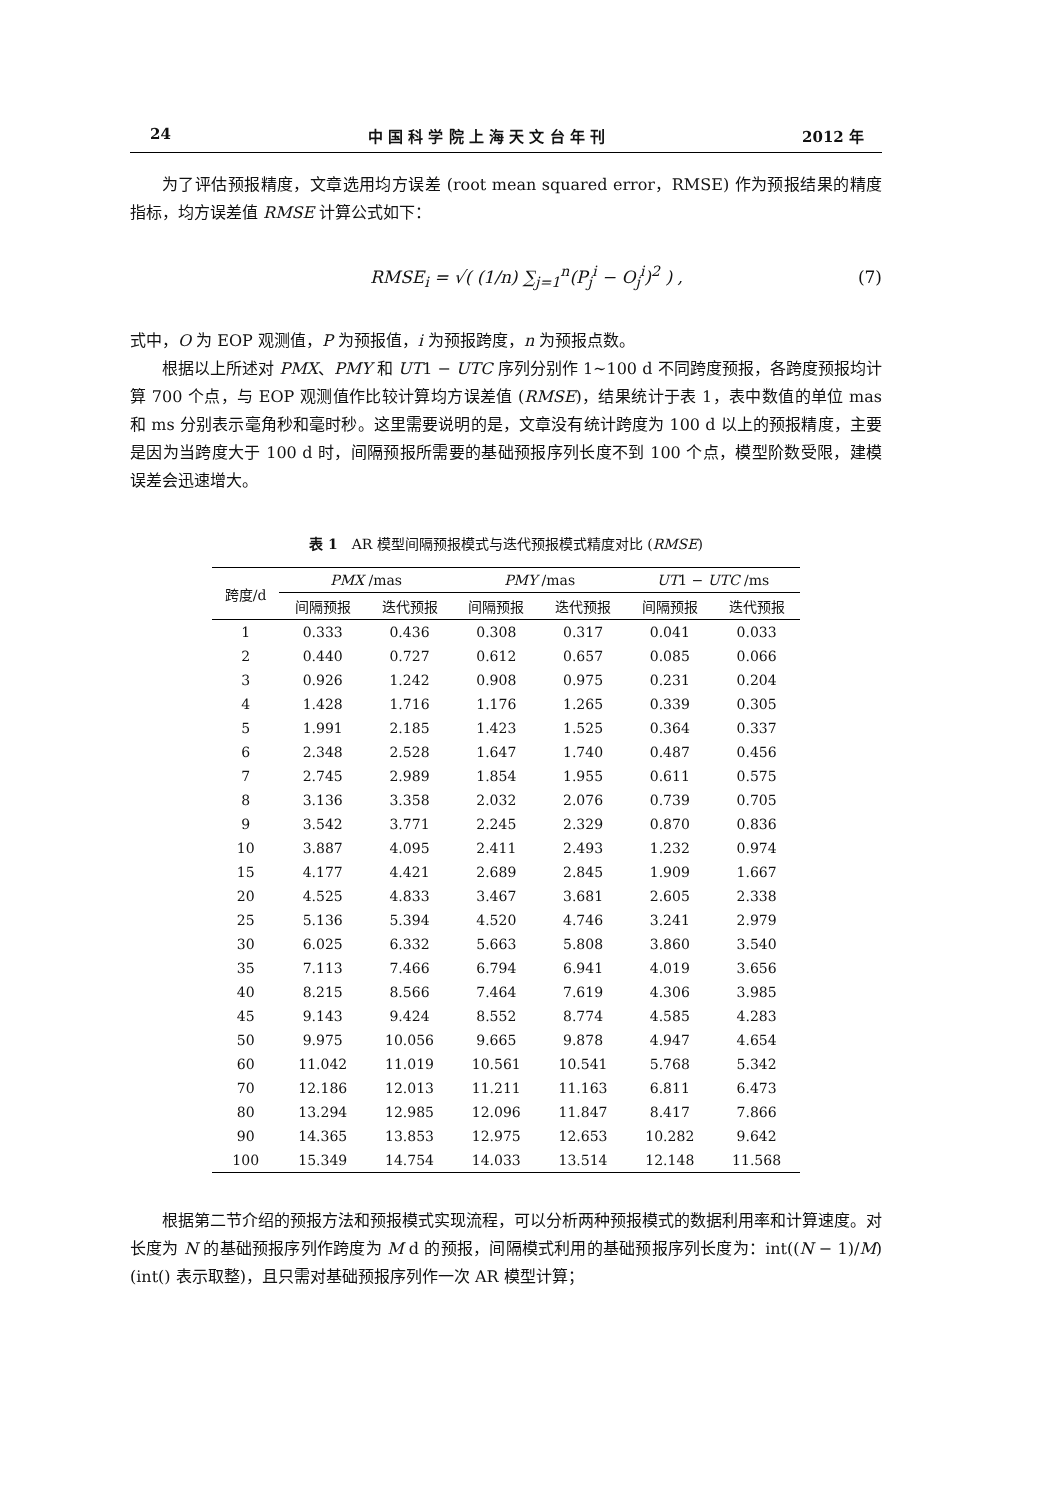24 中 国 科 学 院 上 海 天 文 台 年 刊 2012 年
为了评估预报精度，文章选用均方误差 (root mean squared error，RMSE) 作为预报结果的精度指标，均方误差值 RMSE 计算公式如下：
RMSE<sub>i</sub> = √( (1/n) ∑<sub>j=1</sub><sup>n</sup>(P<sub>j</sub><sup>i</sup> − O<sub>j</sub><sup>i</sup>)<sup>2</sup> ) , (7)
式中，O 为 EOP 观测值，P 为预报值，i 为预报跨度，n 为预报点数。
根据以上所述对 PMX、PMY 和 UT1 − UTC 序列分别作 1~100 d 不同跨度预报，各跨度预报均计算 700 个点，与 EOP 观测值作比较计算均方误差值 (RMSE)，结果统计于表 1，表中数值的单位 mas 和 ms 分别表示毫角秒和毫时秒。这里需要说明的是，文章没有统计跨度为 100 d 以上的预报精度，主要是因为当跨度大于 100 d 时，间隔预报所需要的基础预报序列长度不到 100 个点，模型阶数受限，建模误差会迅速增大。
表 1　AR 模型间隔预报模式与迭代预报模式精度对比 (RMSE)
| 跨度/d | PMX /mas | | PMY /mas | | UT 1 − UTC /ms | |
| --- | --- | --- | --- | --- | --- | --- |
| | 间隔预报 | 迭代预报 | 间隔预报 | 迭代预报 | 间隔预报 | 迭代预报 |
| 1 | 0.333 | 0.436 | 0.308 | 0.317 | 0.041 | 0.033 |
| 2 | 0.440 | 0.727 | 0.612 | 0.657 | 0.085 | 0.066 |
| 3 | 0.926 | 1.242 | 0.908 | 0.975 | 0.231 | 0.204 |
| 4 | 1.428 | 1.716 | 1.176 | 1.265 | 0.339 | 0.305 |
| 5 | 1.991 | 2.185 | 1.423 | 1.525 | 0.364 | 0.337 |
| 6 | 2.348 | 2.528 | 1.647 | 1.740 | 0.487 | 0.456 |
| 7 | 2.745 | 2.989 | 1.854 | 1.955 | 0.611 | 0.575 |
| 8 | 3.136 | 3.358 | 2.032 | 2.076 | 0.739 | 0.705 |
| 9 | 3.542 | 3.771 | 2.245 | 2.329 | 0.870 | 0.836 |
| 10 | 3.887 | 4.095 | 2.411 | 2.493 | 1.232 | 0.974 |
| 15 | 4.177 | 4.421 | 2.689 | 2.845 | 1.909 | 1.667 |
| 20 | 4.525 | 4.833 | 3.467 | 3.681 | 2.605 | 2.338 |
| 25 | 5.136 | 5.394 | 4.520 | 4.746 | 3.241 | 2.979 |
| 30 | 6.025 | 6.332 | 5.663 | 5.808 | 3.860 | 3.540 |
| 35 | 7.113 | 7.466 | 6.794 | 6.941 | 4.019 | 3.656 |
| 40 | 8.215 | 8.566 | 7.464 | 7.619 | 4.306 | 3.985 |
| 45 | 9.143 | 9.424 | 8.552 | 8.774 | 4.585 | 4.283 |
| 50 | 9.975 | 10.056 | 9.665 | 9.878 | 4.947 | 4.654 |
| 60 | 11.042 | 11.019 | 10.561 | 10.541 | 5.768 | 5.342 |
| 70 | 12.186 | 12.013 | 11.211 | 11.163 | 6.811 | 6.473 |
| 80 | 13.294 | 12.985 | 12.096 | 11.847 | 8.417 | 7.866 |
| 90 | 14.365 | 13.853 | 12.975 | 12.653 | 10.282 | 9.642 |
| 100 | 15.349 | 14.754 | 14.033 | 13.514 | 12.148 | 11.568 |
根据第二节介绍的预报方法和预报模式实现流程，可以分析两种预报模式的数据利用率和计算速度。对长度为 N 的基础预报序列作跨度为 M d 的预报，间隔模式利用的基础预报序列长度为：int((N − 1)/M)(int() 表示取整)，且只需对基础预报序列作一次 AR 模型计算；